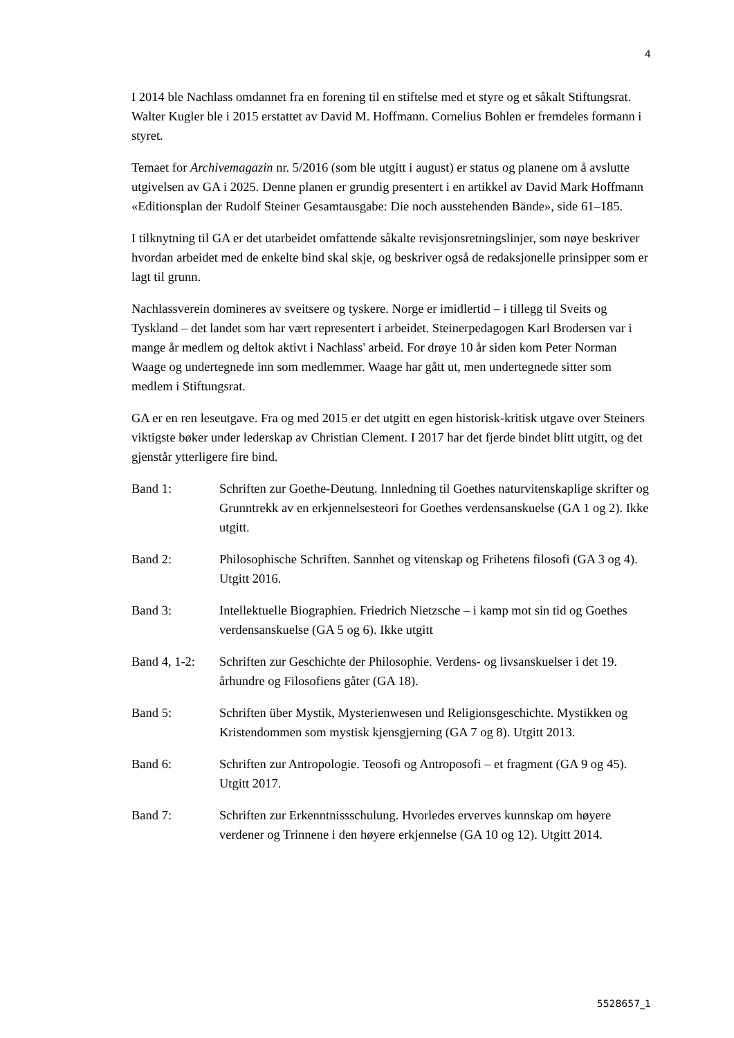4
I 2014 ble Nachlass omdannet fra en forening til en stiftelse med et styre og et såkalt Stiftungsrat. Walter Kugler ble i 2015 erstattet av David M. Hoffmann. Cornelius Bohlen er fremdeles formann i styret.
Temaet for Archivemagazin nr. 5/2016 (som ble utgitt i august) er status og planene om å avslutte utgivelsen av GA i 2025. Denne planen er grundig presentert i en artikkel av David Mark Hoffmann «Editionsplan der Rudolf Steiner Gesamtausgabe: Die noch ausstehenden Bände», side 61–185.
I tilknytning til GA er det utarbeidet omfattende såkalte revisjonsretningslinjer, som nøye beskriver hvordan arbeidet med de enkelte bind skal skje, og beskriver også de redaksjonelle prinsipper som er lagt til grunn.
Nachlassverein domineres av sveitsere og tyskere. Norge er imidlertid – i tillegg til Sveits og Tyskland – det landet som har vært representert i arbeidet. Steinerpedagogen Karl Brodersen var i mange år medlem og deltok aktivt i Nachlass' arbeid. For drøye 10 år siden kom Peter Norman Waage og undertegnede inn som medlemmer. Waage har gått ut, men undertegnede sitter som medlem i Stiftungsrat.
GA er en ren leseutgave. Fra og med 2015 er det utgitt en egen historisk-kritisk utgave over Steiners viktigste bøker under lederskap av Christian Clement. I 2017 har det fjerde bindet blitt utgitt, og det gjenstår ytterligere fire bind.
Band 1: Schriften zur Goethe-Deutung. Innledning til Goethes naturvitenskaplige skrifter og Grunntrekk av en erkjennelsesteori for Goethes verdensanskuelse (GA 1 og 2). Ikke utgitt.
Band 2: Philosophische Schriften. Sannhet og vitenskap og Frihetens filosofi (GA 3 og 4). Utgitt 2016.
Band 3: Intellektuelle Biographien. Friedrich Nietzsche – i kamp mot sin tid og Goethes verdensanskuelse (GA 5 og 6). Ikke utgitt
Band 4, 1-2:
Schriften zur Geschichte der Philosophie. Verdens- og livsanskuelser i det 19. århundre og Filosofiens gåter (GA 18).
Band 5: Schriften über Mystik, Mysterienwesen und Religionsgeschichte. Mystikken og Kristendommen som mystisk kjensgjerning (GA 7 og 8). Utgitt 2013.
Band 6: Schriften zur Antropologie. Teosofi og Antroposofi – et fragment (GA 9 og 45). Utgitt 2017.
Band 7: Schriften zur Erkenntnissschulung. Hvorledes erverves kunnskap om høyere verdener og Trinnene i den høyere erkjennelse (GA 10 og 12). Utgitt 2014.
5528657_1